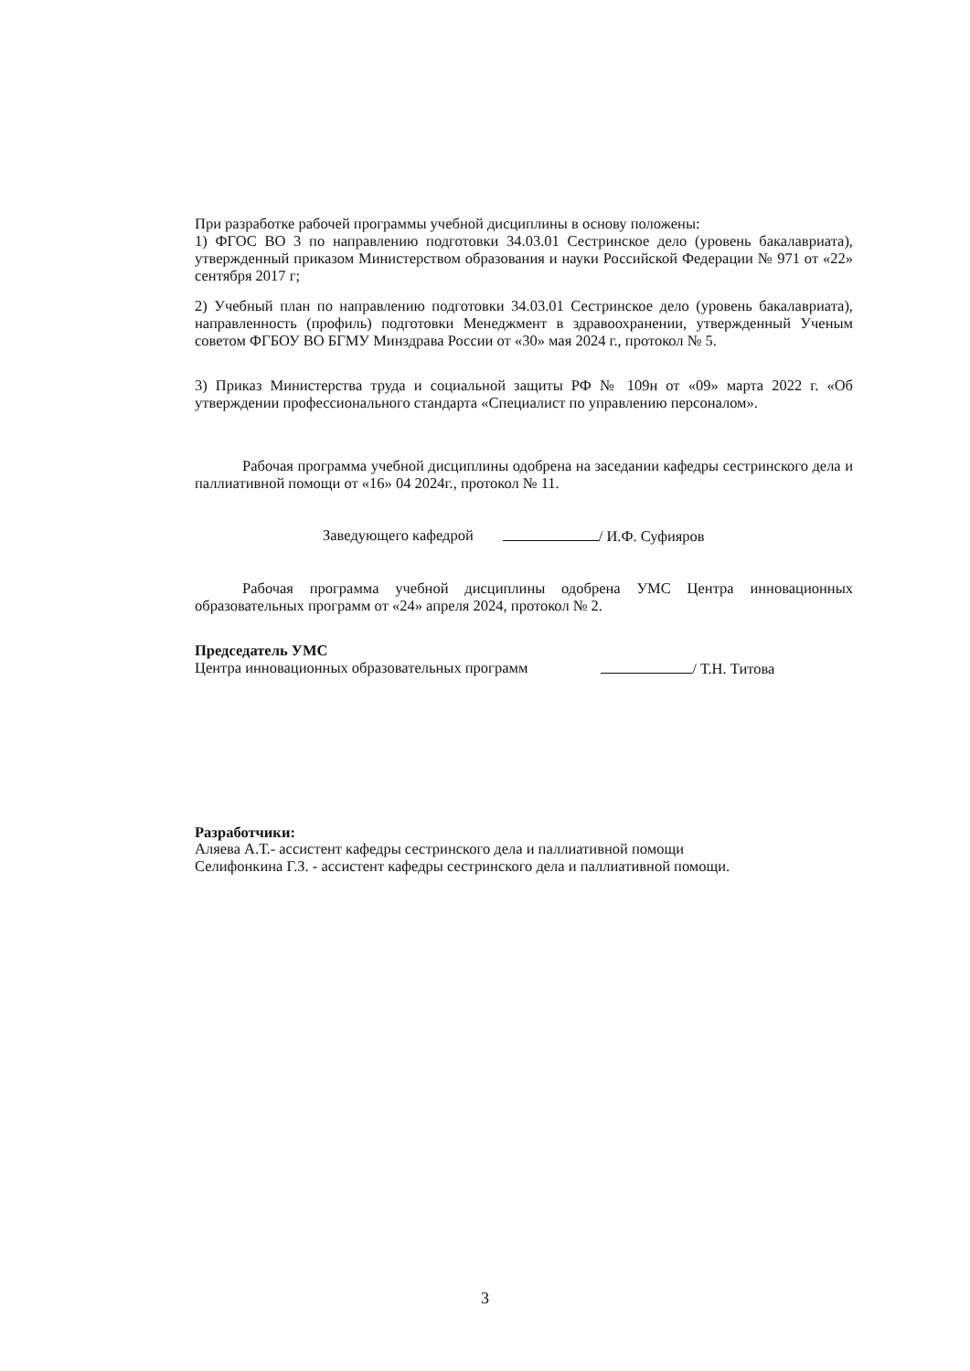При разработке рабочей программы учебной дисциплины в основу положены:
1) ФГОС ВО 3 по направлению подготовки 34.03.01 Сестринское дело (уровень бакалавриата), утвержденный приказом Министерством образования и науки Российской Федерации № 971 от «22» сентября 2017 г;
2) Учебный план по направлению подготовки 34.03.01 Сестринское дело (уровень бакалавриата), направленность (профиль) подготовки Менеджмент в здравоохранении, утвержденный Ученым советом ФГБОУ ВО БГМУ Минздрава России от «30» мая 2024 г., протокол № 5.
3) Приказ Министерства труда и социальной защиты РФ № 109н от «09» марта 2022 г. «Об утверждении профессионального стандарта «Специалист по управлению персоналом».
Рабочая программа учебной дисциплины одобрена на заседании кафедры сестринского дела и паллиативной помощи от «16» 04 2024г., протокол № 11.
Заведующего кафедрой / И.Ф. Суфияров
Рабочая программа учебной дисциплины одобрена УМС Центра инновационных образовательных программ от «24» апреля 2024, протокол № 2.
Председатель УМС
Центра инновационных образовательных программ / Т.Н. Титова
Разработчики:
Аляева А.Т.- ассистент кафедры сестринского дела и паллиативной помощи
Селифонкина Г.З. - ассистент кафедры сестринского дела и паллиативной помощи.
3